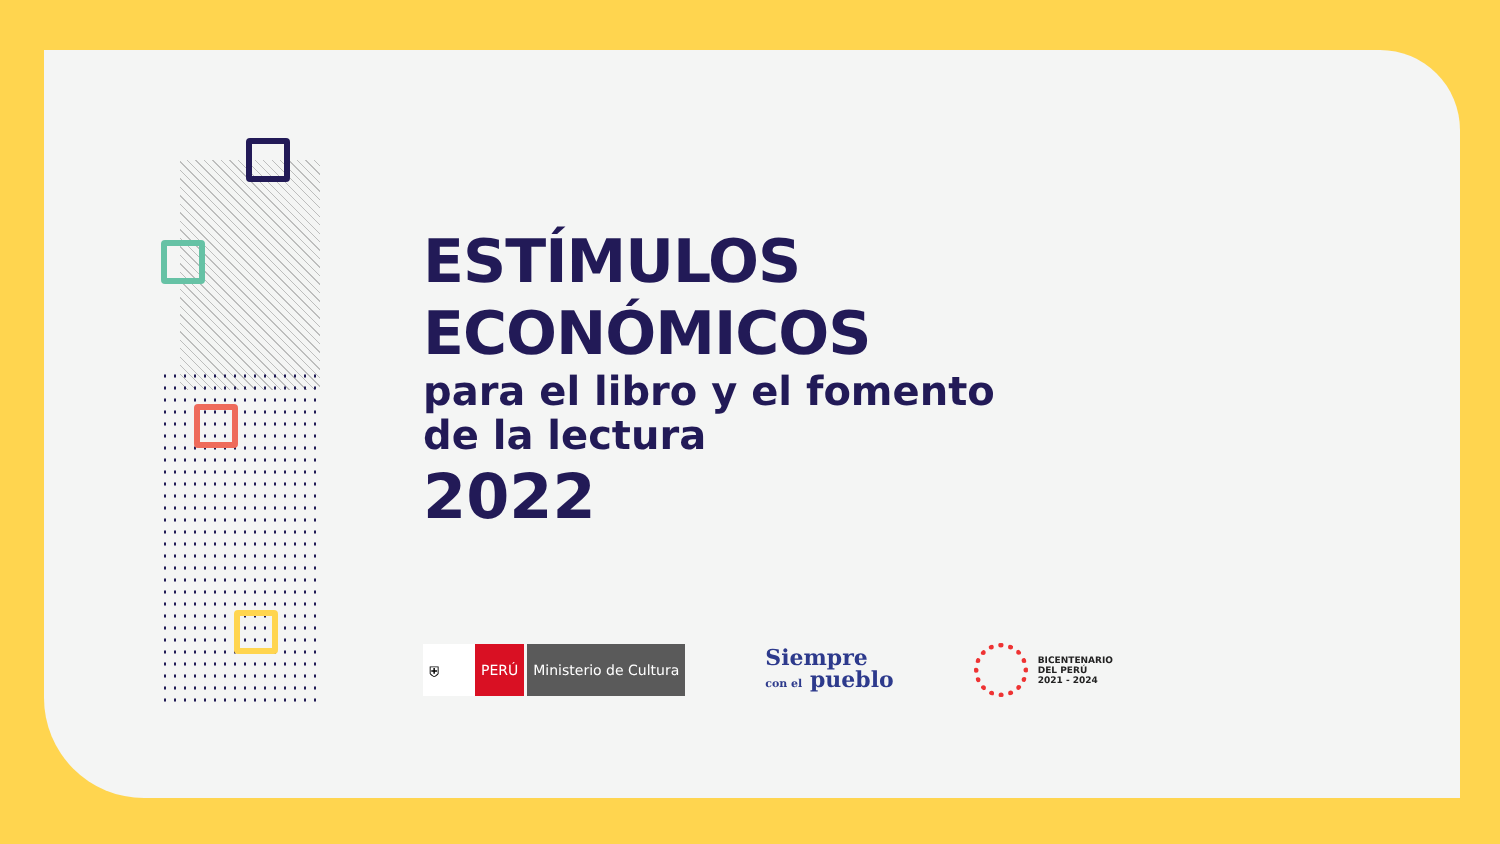ESTÍMULOS
ECONÓMICOS
para el libro y el fomento
de la lectura
2022
⛨ PERÚ Ministerio de Cultura
Siempre
con el pueblo
BICENTENARIO
DEL PERÚ
2021 - 2024